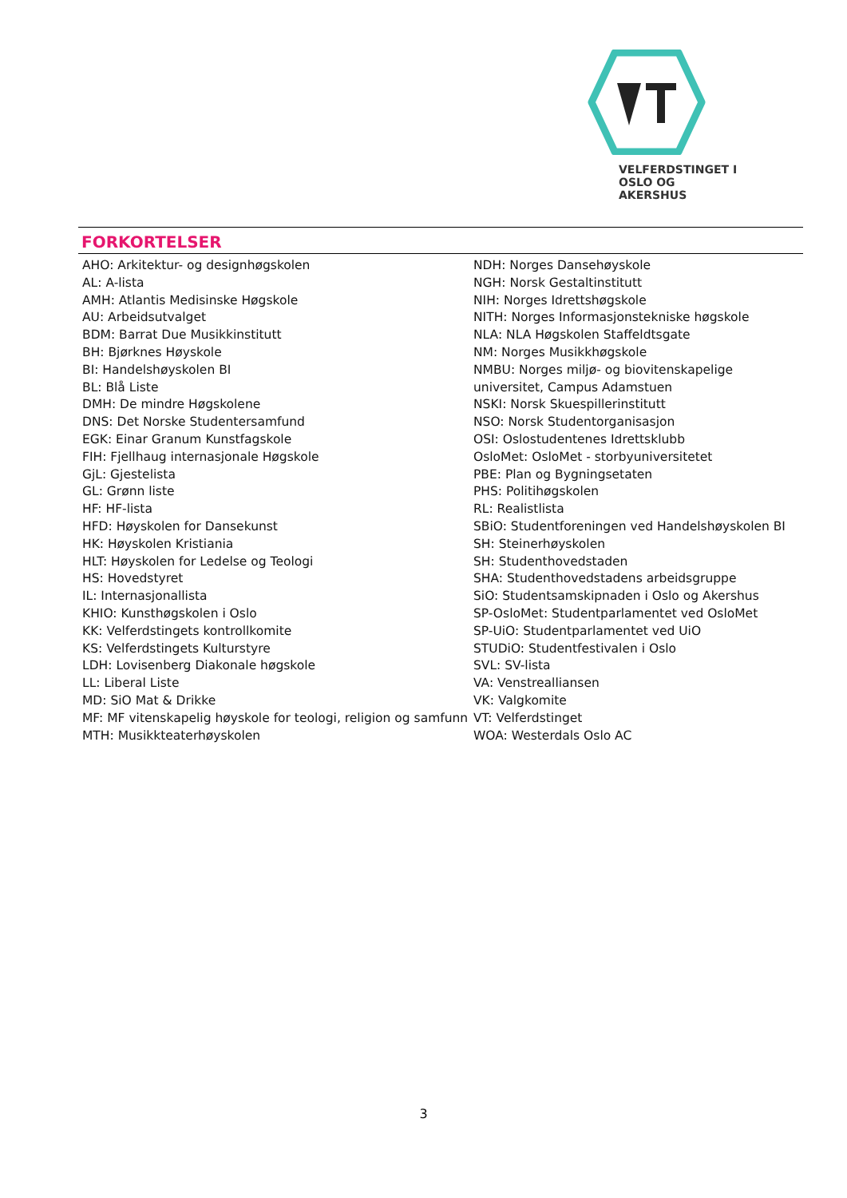VELFERDSTINGET I
OSLO OG AKERSHUS
FORKORTELSER
AHO: Arkitektur- og designhøgskolen
AL: A-lista
AMH: Atlantis Medisinske Høgskole
AU: Arbeidsutvalget
BDM: Barrat Due Musikkinstitutt
BH: Bjørknes Høyskole
BI: Handelshøyskolen BI
BL: Blå Liste
DMH: De mindre Høgskolene
DNS: Det Norske Studentersamfund
EGK: Einar Granum Kunstfagskole
FIH: Fjellhaug internasjonale Høgskole
GjL: Gjestelista
GL: Grønn liste
HF: HF-lista
HFD: Høyskolen for Dansekunst
HK: Høyskolen Kristiania
HLT: Høyskolen for Ledelse og Teologi
HS: Hovedstyret
IL: Internasjonallista
KHIO: Kunsthøgskolen i Oslo
KK: Velferdstingets kontrollkomite
KS: Velferdstingets Kulturstyre
LDH: Lovisenberg Diakonale høgskole
LL: Liberal Liste
MD: SiO Mat & Drikke
MF: MF vitenskapelig høyskole for teologi, religion og samfunn
MTH: Musikkteaterhøyskolen
NDH: Norges Dansehøyskole
NGH: Norsk Gestaltinstitutt
NIH: Norges Idrettshøgskole
NITH: Norges Informasjonstekniske høgskole
NLA: NLA Høgskolen Staffeldtsgate
NM: Norges Musikkhøgskole
NMBU: Norges miljø- og biovitenskapelige universitet, Campus Adamstuen
NSKI: Norsk Skuespillerinstitutt
NSO: Norsk Studentorganisasjon
OSI: Oslostudentenes Idrettsklubb
OsloMet: OsloMet - storbyuniversitetet
PBE: Plan og Bygningsetaten
PHS: Politihøgskolen
RL: Realistlista
SBiO: Studentforeningen ved Handelshøyskolen BI
SH: Steinerhøyskolen
SH: Studenthovedstaden
SHA: Studenthovedstadens arbeidsgruppe
SiO: Studentsamskipnaden i Oslo og Akershus
SP-OsloMet: Studentparlamentet ved OsloMet
SP-UiO: Studentparlamentet ved UiO
STUDiO: Studentfestivalen i Oslo
SVL: SV-lista
VA: Venstrealliansen
VK: Valgkomite
VT: Velferdstinget
WOA: Westerdals Oslo AC
3